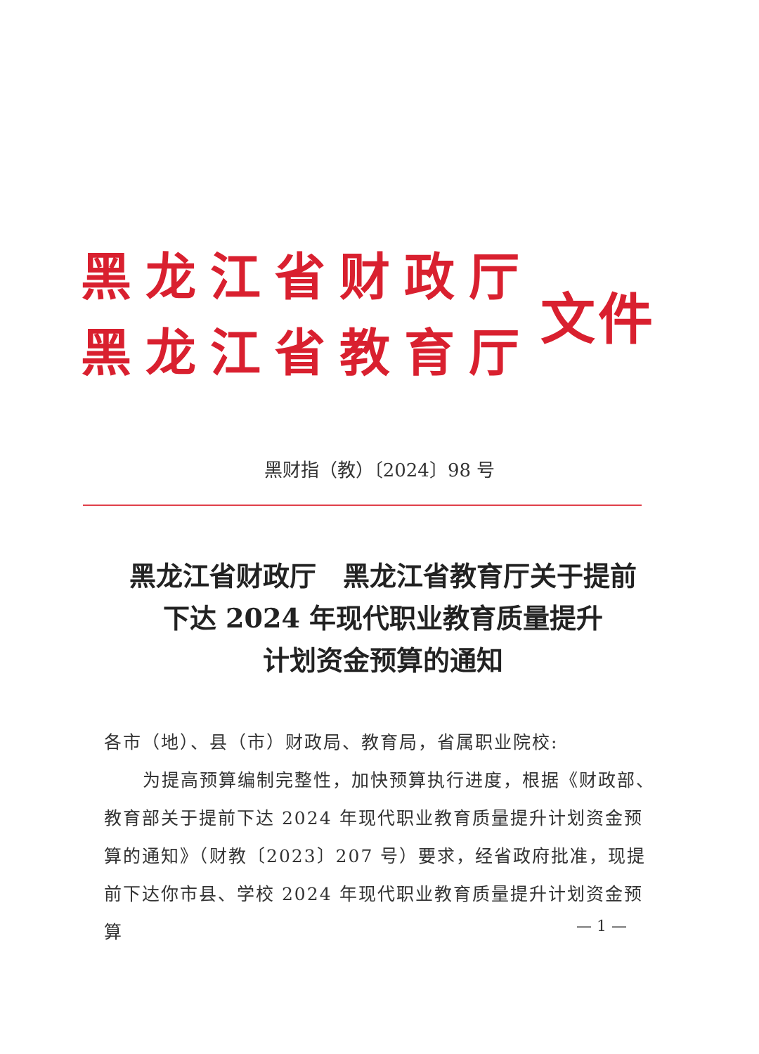黑龙江省财政厅
黑龙江省教育厅
文件
黑财指（教）〔2024〕98 号
黑龙江省财政厅　黑龙江省教育厅关于提前
下达 2024 年现代职业教育质量提升
计划资金预算的通知
各市（地）、县（市）财政局、教育局，省属职业院校:
为提高预算编制完整性，加快预算执行进度，根据《财政部、教育部关于提前下达 2024 年现代职业教育质量提升计划资金预算的通知》（财教〔2023〕207 号）要求，经省政府批准，现提前下达你市县、学校 2024 年现代职业教育质量提升计划资金预算
— 1 —